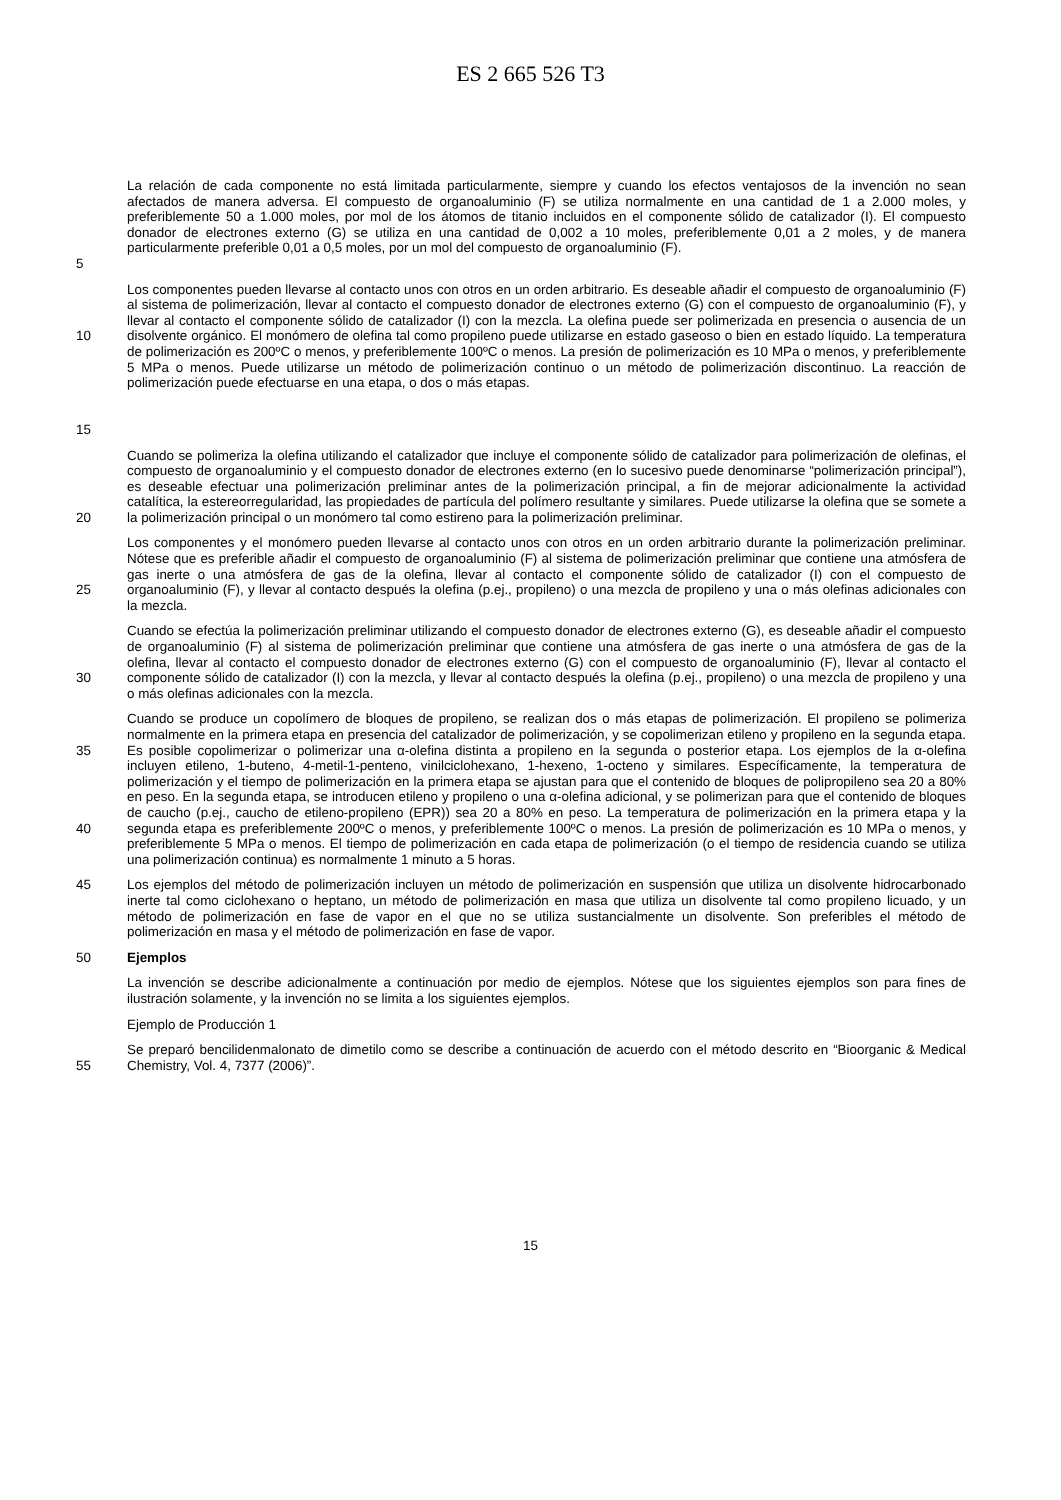ES 2 665 526 T3
5 La relación de cada componente no está limitada particularmente, siempre y cuando los efectos ventajosos de la invención no sean afectados de manera adversa. El compuesto de organoaluminio (F) se utiliza normalmente en una cantidad de 1 a 2.000 moles, y preferiblemente 50 a 1.000 moles, por mol de los átomos de titanio incluidos en el componente sólido de catalizador (I). El compuesto donador de electrones externo (G) se utiliza en una cantidad de 0,002 a 10 moles, preferiblemente 0,01 a 2 moles, y de manera particularmente preferible 0,01 a 0,5 moles, por un mol del compuesto de organoaluminio (F).
10
15
Los componentes pueden llevarse al contacto unos con otros en un orden arbitrario. Es deseable añadir el compuesto de organoaluminio (F) al sistema de polimerización, llevar al contacto el compuesto donador de electrones externo (G) con el compuesto de organoaluminio (F), y llevar al contacto el componente sólido de catalizador (I) con la mezcla. La olefina puede ser polimerizada en presencia o ausencia de un disolvente orgánico. El monómero de olefina tal como propileno puede utilizarse en estado gaseoso o bien en estado líquido. La temperatura de polimerización es 200ºC o menos, y preferiblemente 100ºC o menos. La presión de polimerización es 10 MPa o menos, y preferiblemente 5 MPa o menos. Puede utilizarse un método de polimerización continuo o un método de polimerización discontinuo. La reacción de polimerización puede efectuarse en una etapa, o dos o más etapas.
20 Cuando se polimeriza la olefina utilizando el catalizador que incluye el componente sólido de catalizador para polimerización de olefinas, el compuesto de organoaluminio y el compuesto donador de electrones externo (en lo sucesivo puede denominarse “polimerización principal”), es deseable efectuar una polimerización preliminar antes de la polimerización principal, a fin de mejorar adicionalmente la actividad catalítica, la estereorregularidad, las propiedades de partícula del polímero resultante y similares. Puede utilizarse la olefina que se somete a la polimerización principal o un monómero tal como estireno para la polimerización preliminar.
25 Los componentes y el monómero pueden llevarse al contacto unos con otros en un orden arbitrario durante la polimerización preliminar. Nótese que es preferible añadir el compuesto de organoaluminio (F) al sistema de polimerización preliminar que contiene una atmósfera de gas inerte o una atmósfera de gas de la olefina, llevar al contacto el componente sólido de catalizador (I) con el compuesto de organoaluminio (F), y llevar al contacto después la olefina (p.ej., propileno) o una mezcla de propileno y una o más olefinas adicionales con la mezcla.
30 Cuando se efectúa la polimerización preliminar utilizando el compuesto donador de electrones externo (G), es deseable añadir el compuesto de organoaluminio (F) al sistema de polimerización preliminar que contiene una atmósfera de gas inerte o una atmósfera de gas de la olefina, llevar al contacto el compuesto donador de electrones externo (G) con el compuesto de organoaluminio (F), llevar al contacto el componente sólido de catalizador (I) con la mezcla, y llevar al contacto después la olefina (p.ej., propileno) o una mezcla de propileno y una o más olefinas adicionales con la mezcla.
35
40
Cuando se produce un copolímero de bloques de propileno, se realizan dos o más etapas de polimerización. El propileno se polimeriza normalmente en la primera etapa en presencia del catalizador de polimerización, y se copolimerizan etileno y propileno en la segunda etapa. Es posible copolimerizar o polimerizar una α-olefina distinta a propileno en la segunda o posterior etapa. Los ejemplos de la α-olefina incluyen etileno, 1-buteno, 4-metil-1-penteno, vinilciclohexano, 1-hexeno, 1-octeno y similares. Específicamente, la temperatura de polimerización y el tiempo de polimerización en la primera etapa se ajustan para que el contenido de bloques de polipropileno sea 20 a 80% en peso. En la segunda etapa, se introducen etileno y propileno o una α-olefina adicional, y se polimerizan para que el contenido de bloques de caucho (p.ej., caucho de etileno-propileno (EPR)) sea 20 a 80% en peso. La temperatura de polimerización en la primera etapa y la segunda etapa es preferiblemente 200ºC o menos, y preferiblemente 100ºC o menos. La presión de polimerización es 10 MPa o menos, y preferiblemente 5 MPa o menos. El tiempo de polimerización en cada etapa de polimerización (o el tiempo de residencia cuando se utiliza una polimerización continua) es normalmente 1 minuto a 5 horas.
45 Los ejemplos del método de polimerización incluyen un método de polimerización en suspensión que utiliza un disolvente hidrocarbonado inerte tal como ciclohexano o heptano, un método de polimerización en masa que utiliza un disolvente tal como propileno licuado, y un método de polimerización en fase de vapor en el que no se utiliza sustancialmente un disolvente. Son preferibles el método de polimerización en masa y el método de polimerización en fase de vapor.
50 Ejemplos
La invención se describe adicionalmente a continuación por medio de ejemplos. Nótese que los siguientes ejemplos son para fines de ilustración solamente, y la invención no se limita a los siguientes ejemplos.
Ejemplo de Producción 1
55 Se preparó bencilidenmalonato de dimetilo como se describe a continuación de acuerdo con el método descrito en “Bioorganic & Medical Chemistry, Vol. 4, 7377 (2006)”.
15